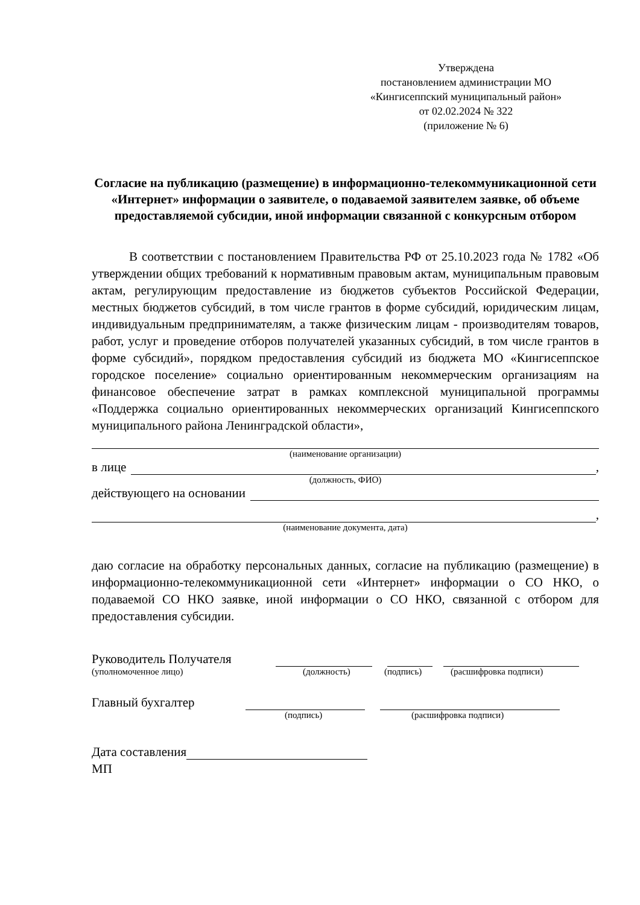Утверждена
постановлением администрации МО
«Кингисеппский муниципальный район»
от 02.02.2024 № 322
(приложение № 6)
Согласие на публикацию (размещение) в информационно-телекоммуникационной сети «Интернет» информации о заявителе, о подаваемой заявителем заявке, об объеме предоставляемой субсидии, иной информации связанной с конкурсным отбором
В соответствии с постановлением Правительства РФ от 25.10.2023 года № 1782 «Об утверждении общих требований к нормативным правовым актам, муниципальным правовым актам, регулирующим предоставление из бюджетов субъектов Российской Федерации, местных бюджетов субсидий, в том числе грантов в форме субсидий, юридическим лицам, индивидуальным предпринимателям, а также физическим лицам - производителям товаров, работ, услуг и проведение отборов получателей указанных субсидий, в том числе грантов в форме субсидий», порядком предоставления субсидий из бюджета МО «Кингисеппское городское поселение» социально ориентированным некоммерческим организациям на финансовое обеспечение затрат в рамках комплексной муниципальной программы «Поддержка социально ориентированных некоммерческих организаций Кингисеппского муниципального района Ленинградской области»,
(наименование организации)
в лице ,
(должность, ФИО)
действующего на основании
,
(наименование документа, дата)
даю согласие на обработку персональных данных, согласие на публикацию (размещение) в информационно-телекоммуникационной сети «Интернет» информации о СО НКО, о подаваемой СО НКО заявке, иной информации о СО НКО, связанной с отбором для предоставления субсидии.
Руководитель Получателя
(уполномоченное лицо) (должность) (подпись) (расшифровка подписи)
Главный бухгалтер
(подпись) (расшифровка подписи)
Дата составления
МП